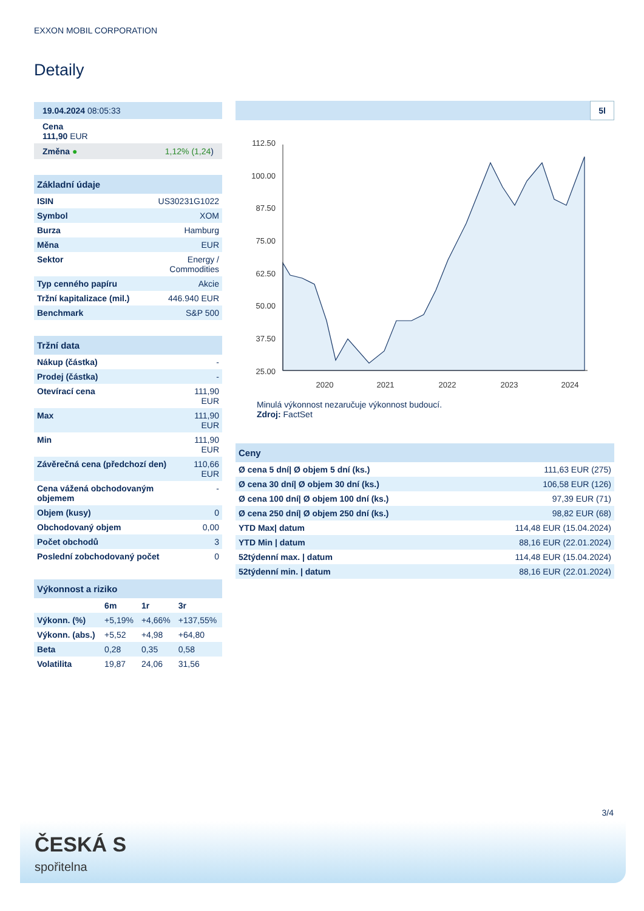EXXON MOBIL CORPORATION
Detaily
| 19.04.2024 08:05:33 |
| Cena 111,90 EUR |
| Změna ● 1,12% (1,24 ) |
| Základní údaje | |
| ISIN | US30231G1022 |
| Symbol | XOM |
| Burza | Hamburg |
| Měna | EUR |
| Sektor | Energy / Commodities |
| Typ cenného papíru | Akcie |
| Tržní kapitalizace (mil.) | 446.940 EUR |
| Benchmark | S&P 500 |
| Tržní data | |
| Nákup (částka) | - |
| Prodej (částka) | - |
| Otevírací cena | 111,90 EUR |
| Max | 111,90 EUR |
| Min | 111,90 EUR |
| Závěrečná cena (předchozí den) | 110,66 EUR |
| Cena vážená obchodovaným objemem | - |
| Objem (kusy) | 0 |
| Obchodovaný objem | 0,00 |
| Počet obchodů | 3 |
| Poslední zobchodovaný počet | 0 |
| Výkonnost a riziko | | | |
| | 6m | 1r | 3r |
| Výkonn. (%) | +5,19% | +4,66% | +137,55% |
| Výkonn. (abs.) | +5,52 | +4,98 | +64,80 |
| Beta | 0,28 | 0,35 | 0,58 |
| Volatilita | 19,87 | 24,06 | 31,56 |
5l
112.50
100.00
87.50
75.00
62.50
50.00
37.50
25.00
2020
2021
2022
2023
2024
Minulá výkonnost nezaručuje výkonnost budoucí.
Zdroj: FactSet
| Ceny | |
| Ø cena 5 dní/ Ø objem 5 dní (ks.) | 111,63 EUR (275) |
| Ø cena 30 dní/ Ø objem 30 dní (ks.) | 106,58 EUR (126) |
| Ø cena 100 dní/ Ø objem 100 dní (ks.) | 97,39 EUR (71) |
| Ø cena 250 dní/ Ø objem 250 dní (ks.) | 98,82 EUR (68) |
| YTD Max/ datum | 114,48 EUR (15.04.2024) |
| YTD Min / datum | 88,16 EUR (22.01.2024) |
| 52týdenní max. / datum | 114,48 EUR (15.04.2024) |
| 52týdenní min. / datum | 88,16 EUR (22.01.2024) |
3/4
ČESKÁ S
spořitelna